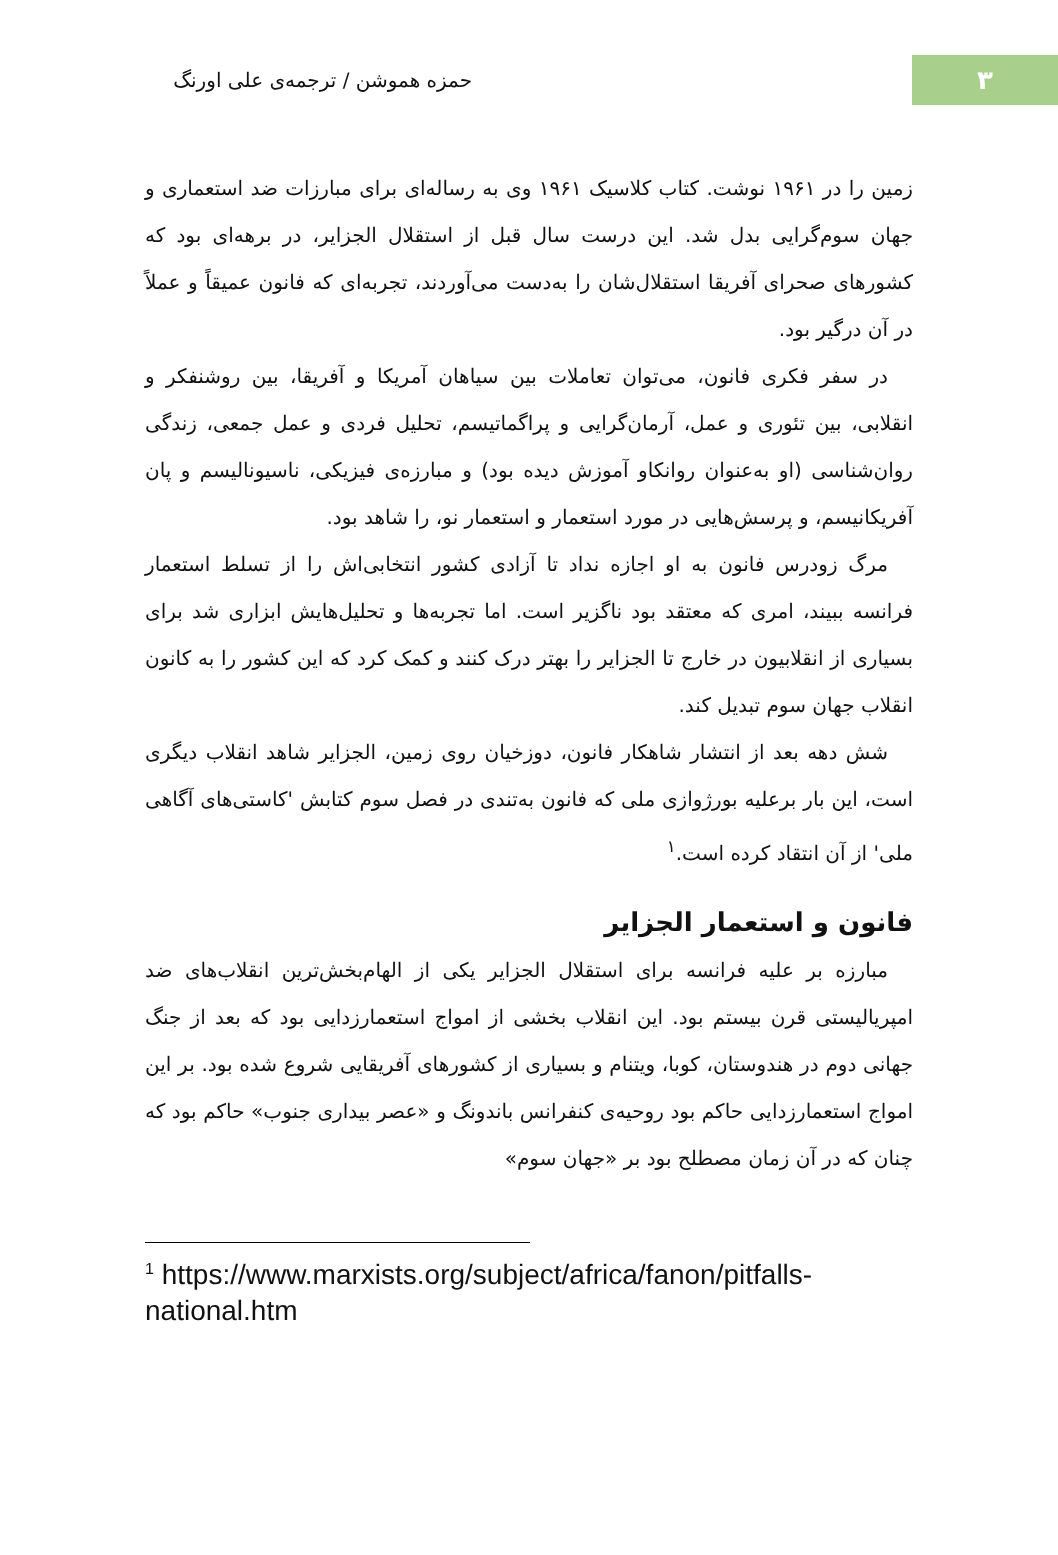۳
حمزه هموشن / ترجمه‌ی علی اورنگ
زمین را در ۱۹۶۱ نوشت. کتاب کلاسیک ۱۹۶۱ وی به رساله‌ای برای مبارزات ضد استعماری و جهان سوم‌گرایی بدل شد. این درست سال قبل از استقلال الجزایر، در برهه‌ای بود که کشورهای صحرای آفریقا استقلال‌شان را به‌دست می‌آوردند، تجربه‌ای که فانون عمیقاً و عملاً در آن درگیر بود.
در سفر فکری فانون، می‌توان تعاملات بین سیاهان آمریکا و آفریقا، بین روشنفکر و انقلابی، بین تئوری و عمل، آرمان‌گرایی و پراگماتیسم، تحلیل فردی و عمل جمعی، زندگی روان‌شناسی (او به‌عنوان روانکاو آموزش دیده بود) و مبارزه‌ی فیزیکی، ناسیونالیسم و پان آفریکانیسم، و پرسش‌هایی در مورد استعمار و استعمار نو، را شاهد بود.
مرگ زودرس فانون به او اجازه نداد تا آزادی کشور انتخابی‌اش را از تسلط استعمار فرانسه ببیند، امری که معتقد بود ناگزیر است. اما تجربه‌ها و تحلیل‌هایش ابزاری شد برای بسیاری از انقلابیون در خارج تا الجزایر را بهتر درک کنند و کمک کرد که این کشور را به کانون انقلاب جهان سوم تبدیل کند.
شش دهه بعد از انتشار شاهکار فانون، دوزخیان روی زمین، الجزایر شاهد انقلاب دیگری است، این بار برعلیه بورژوازی ملی که فانون به‌تندی در فصل سوم کتابش 'کاستی‌های آگاهی ملی' از آن انتقاد کرده است.<sup>۱</sup>
فانون و استعمار الجزایر
مبارزه بر علیه فرانسه برای استقلال الجزایر یکی از الهام‌بخش‌ترین انقلاب‌های ضد امپریالیستی قرن بیستم بود. این انقلاب بخشی از امواج استعمارزدایی بود که بعد از جنگ جهانی دوم در هندوستان، کوبا، ویتنام و بسیاری از کشورهای آفریقایی شروع شده بود. بر این امواج استعمارزدایی حاکم بود روحیه‌ی کنفرانس باندونگ و «عصر بیداری جنوب» حاکم بود که چنان که در آن زمان مصطلح بود بر «جهان سوم»
<sup>1</sup> https://www.marxists.org/subject/africa/fanon/pitfalls-national.htm